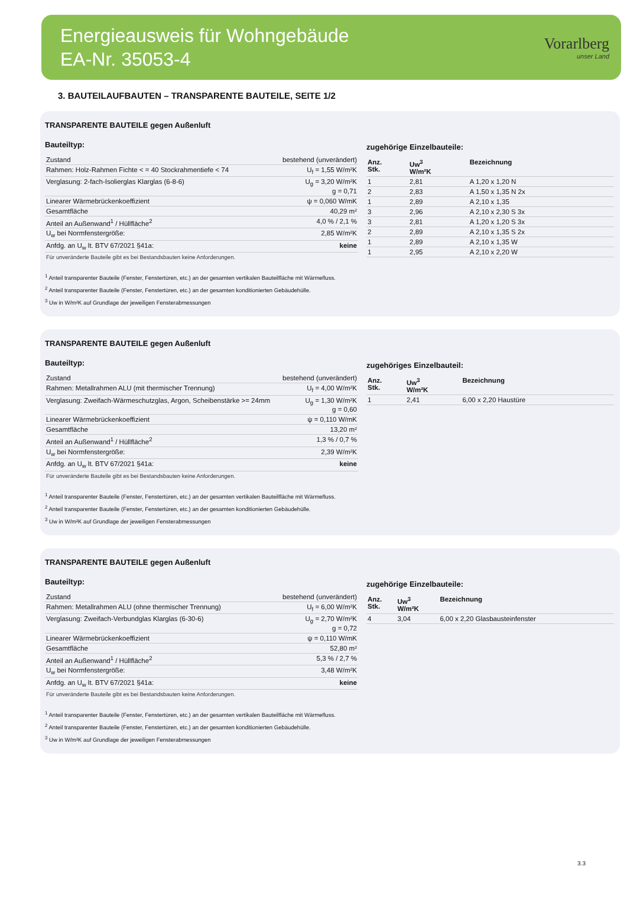Energieausweis für Wohngebäude
EA-Nr. 35053-4
Vorarlberg
unser Land
3. BAUTEILAUFBAUTEN – TRANSPARENTE BAUTEILE, SEITE 1/2
TRANSPARENTE BAUTEILE gegen Außenluft
Bauteiltyp:
| Zustand | bestehend (unverändert) |
| Rahmen: Holz-Rahmen Fichte < = 40 Stockrahmentiefe < 74 | U<sub>f</sub> = 1,55 W/m²K |
| Verglasung: 2-fach-Isolierglas Klarglas (6-8-6) | U<sub>g</sub> = 3,20 W/m²K g = 0,71 |
| Linearer Wärmebrückenkoeffizient | ψ = 0,060 W/mK |
| Gesamtfläche | 40,29 m² |
| Anteil an Außenwand<sup>1</sup> / Hüllfläche<sup>2</sup> | 4,0 % / 2,1 % |
| U<sub>w</sub> bei Normfenstergröße: | 2,85 W/m²K |
| Anfdg. an U<sub>w</sub> lt. BTV 67/2021 §41a: | keine |
Für unveränderte Bauteile gibt es bei Bestandsbauten keine Anforderungen.
zugehörige Einzelbauteile:
| Anz. Stk. | Uw<sup>3</sup> W/m²K | Bezeichnung |
| --- | --- | --- |
| 1 | 2,81 | A 1,20 x 1,20 N |
| 2 | 2,83 | A 1,50 x 1,35 N 2x |
| 1 | 2,89 | A 2,10 x 1,35 |
| 3 | 2,96 | A 2,10 x 2,30 S 3x |
| 3 | 2,81 | A 1,20 x 1,20 S 3x |
| 2 | 2,89 | A 2,10 x 1,35 S 2x |
| 1 | 2,89 | A 2,10 x 1,35 W |
| 1 | 2,95 | A 2,10 x 2,20 W |
<sup>1</sup> Anteil transparenter Bauteile (Fenster, Fenstertüren, etc.) an der gesamten vertikalen Bauteilfläche mit Wärmefluss.
<sup>2</sup> Anteil transparenter Bauteile (Fenster, Fenstertüren, etc.) an der gesamten konditionierten Gebäudehülle.
<sup>3</sup> Uw in W/m²K auf Grundlage der jeweiligen Fensterabmessungen
TRANSPARENTE BAUTEILE gegen Außenluft
Bauteiltyp:
| Zustand | bestehend (unverändert) |
| Rahmen: Metallrahmen ALU (mit thermischer Trennung) | U<sub>f</sub> = 4,00 W/m²K |
| Verglasung: Zweifach-Wärmeschutzglas, Argon, Scheibenstärke >= 24mm | U<sub>g</sub> = 1,30 W/m²K g = 0,60 |
| Linearer Wärmebrückenkoeffizient | ψ = 0,110 W/mK |
| Gesamtfläche | 13,20 m² |
| Anteil an Außenwand<sup>1</sup> / Hüllfläche<sup>2</sup> | 1,3 % / 0,7 % |
| U<sub>w</sub> bei Normfenstergröße: | 2,39 W/m²K |
| Anfdg. an U<sub>w</sub> lt. BTV 67/2021 §41a: | keine |
Für unveränderte Bauteile gibt es bei Bestandsbauten keine Anforderungen.
zugehöriges Einzelbauteil:
| Anz. Stk. | Uw<sup>3</sup> W/m²K | Bezeichnung |
| --- | --- | --- |
| 1 | 2,41 | 6,00 x 2,20 Haustüre |
<sup>1</sup> Anteil transparenter Bauteile (Fenster, Fenstertüren, etc.) an der gesamten vertikalen Bauteilfläche mit Wärmefluss.
<sup>2</sup> Anteil transparenter Bauteile (Fenster, Fenstertüren, etc.) an der gesamten konditionierten Gebäudehülle.
<sup>3</sup> Uw in W/m²K auf Grundlage der jeweiligen Fensterabmessungen
TRANSPARENTE BAUTEILE gegen Außenluft
Bauteiltyp:
| Zustand | bestehend (unverändert) |
| Rahmen: Metallrahmen ALU (ohne thermischer Trennung) | U<sub>f</sub> = 6,00 W/m²K |
| Verglasung: Zweifach-Verbundglas Klarglas (6-30-6) | U<sub>g</sub> = 2,70 W/m²K g = 0,72 |
| Linearer Wärmebrückenkoeffizient | ψ = 0,110 W/mK |
| Gesamtfläche | 52,80 m² |
| Anteil an Außenwand<sup>1</sup> / Hüllfläche<sup>2</sup> | 5,3 % / 2,7 % |
| U<sub>w</sub> bei Normfenstergröße: | 3,48 W/m²K |
| Anfdg. an U<sub>w</sub> lt. BTV 67/2021 §41a: | keine |
Für unveränderte Bauteile gibt es bei Bestandsbauten keine Anforderungen.
zugehörige Einzelbauteile:
| Anz. Stk. | Uw<sup>3</sup> W/m²K | Bezeichnung |
| --- | --- | --- |
| 4 | 3,04 | 6,00 x 2,20 Glasbausteinfenster |
<sup>1</sup> Anteil transparenter Bauteile (Fenster, Fenstertüren, etc.) an der gesamten vertikalen Bauteilfläche mit Wärmefluss.
<sup>2</sup> Anteil transparenter Bauteile (Fenster, Fenstertüren, etc.) an der gesamten konditionierten Gebäudehülle.
<sup>3</sup> Uw in W/m²K auf Grundlage der jeweiligen Fensterabmessungen
3.3